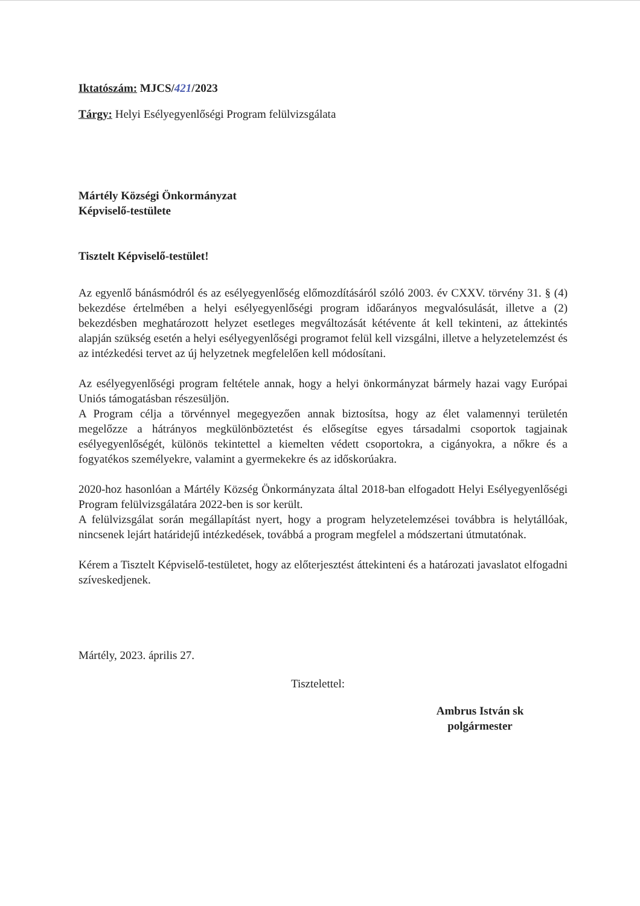Iktatószám: MJCS/421/2023
Tárgy: Helyi Esélyegyenlőségi Program felülvizsgálata
Mártély Községi Önkormányzat
Képviselő-testülete
Tisztelt Képviselő-testület!
Az egyenlő bánásmódról és az esélyegyenlőség előmozdításáról szóló 2003. év CXXV. törvény 31. § (4) bekezdése értelmében a helyi esélyegyenlőségi program időarányos megvalósulását, illetve a (2) bekezdésben meghatározott helyzet esetleges megváltozását kétévente át kell tekinteni, az áttekintés alapján szükség esetén a helyi esélyegyenlőségi programot felül kell vizsgálni, illetve a helyzetelemzést és az intézkedési tervet az új helyzetnek megfelelően kell módosítani.
Az esélyegyenlőségi program feltétele annak, hogy a helyi önkormányzat bármely hazai vagy Európai Uniós támogatásban részesüljön.
A Program célja a törvénnyel megegyezően annak biztosítsa, hogy az élet valamennyi területén megelőzze a hátrányos megkülönböztetést és elősegítse egyes társadalmi csoportok tagjainak esélyegyenlőségét, különös tekintettel a kiemelten védett csoportokra, a cigányokra, a nőkre és a fogyatékos személyekre, valamint a gyermekekre és az időskorúakra.
2020-hoz hasonlóan a Mártély Község Önkormányzata által 2018-ban elfogadott Helyi Esélyegyenlőségi Program felülvizsgálatára 2022-ben is sor került.
A felülvizsgálat során megállapítást nyert, hogy a program helyzetelemzései továbbra is helytállóak, nincsenek lejárt határidejű intézkedések, továbbá a program megfelel a módszertani útmutatónak.
Kérem a Tisztelt Képviselő-testületet, hogy az előterjesztést áttekinteni és a határozati javaslatot elfogadni szíveskedjenek.
Mártély, 2023. április 27.
Tisztelettel:
Ambrus István sk
polgármester